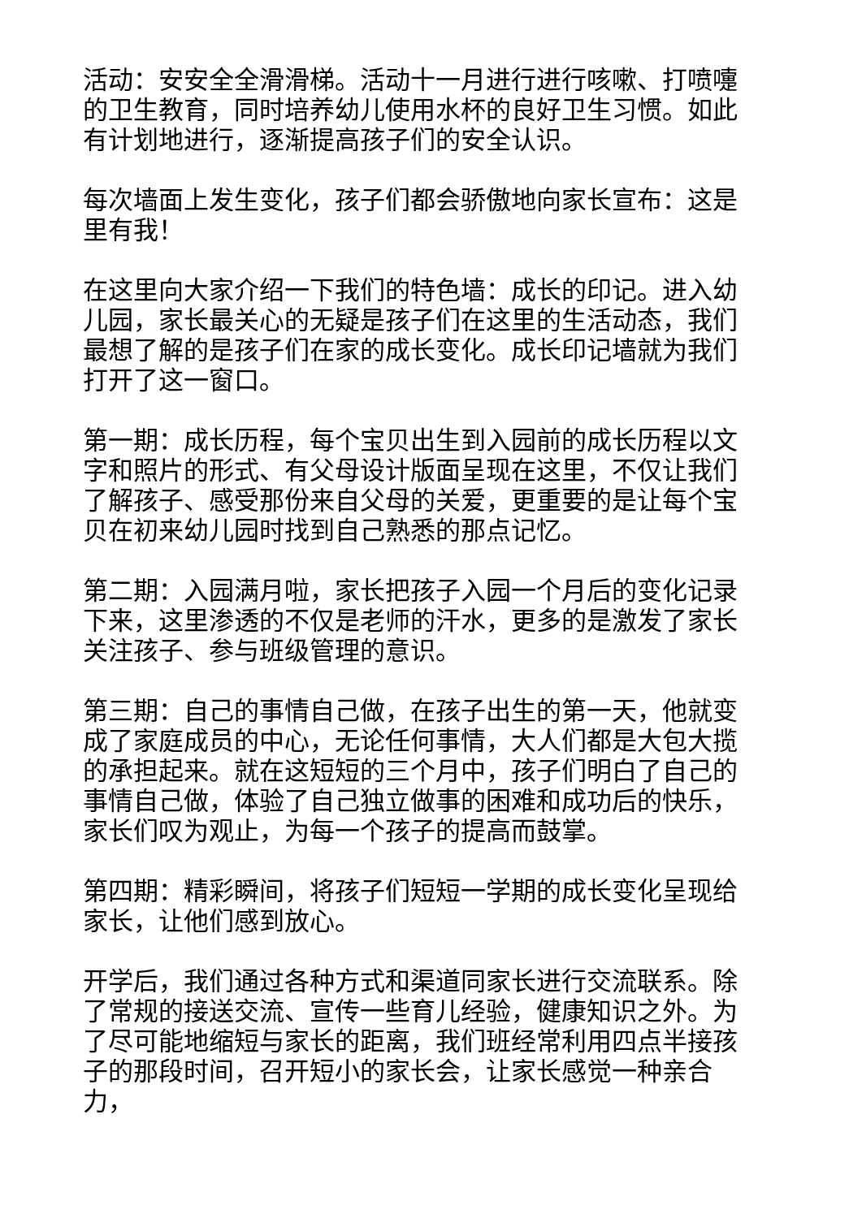活动：安安全全滑滑梯。活动十一月进行进行咳嗽、打喷嚏的卫生教育，同时培养幼儿使用水杯的良好卫生习惯。如此有计划地进行，逐渐提高孩子们的安全认识。
每次墙面上发生变化，孩子们都会骄傲地向家长宣布：这是里有我！
在这里向大家介绍一下我们的特色墙：成长的印记。进入幼儿园，家长最关心的无疑是孩子们在这里的生活动态，我们最想了解的是孩子们在家的成长变化。成长印记墙就为我们打开了这一窗口。
第一期：成长历程，每个宝贝出生到入园前的成长历程以文字和照片的形式、有父母设计版面呈现在这里，不仅让我们了解孩子、感受那份来自父母的关爱，更重要的是让每个宝贝在初来幼儿园时找到自己熟悉的那点记忆。
第二期：入园满月啦，家长把孩子入园一个月后的变化记录下来，这里渗透的不仅是老师的汗水，更多的是激发了家长关注孩子、参与班级管理的意识。
第三期：自己的事情自己做，在孩子出生的第一天，他就变成了家庭成员的中心，无论任何事情，大人们都是大包大揽的承担起来。就在这短短的三个月中，孩子们明白了自己的事情自己做，体验了自己独立做事的困难和成功后的快乐，家长们叹为观止，为每一个孩子的提高而鼓掌。
第四期：精彩瞬间，将孩子们短短一学期的成长变化呈现给家长，让他们感到放心。
开学后，我们通过各种方式和渠道同家长进行交流联系。除了常规的接送交流、宣传一些育儿经验，健康知识之外。为了尽可能地缩短与家长的距离，我们班经常利用四点半接孩子的那段时间，召开短小的家长会，让家长感觉一种亲合力，